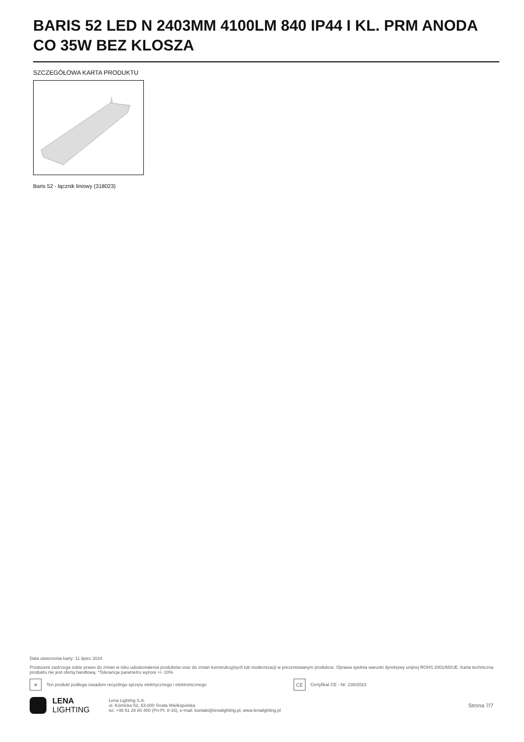BARIS 52 LED N 2403MM 4100LM 840 IP44 I KL. PRM ANODA CO 35W BEZ KLOSZA
SZCZEGÓŁOWA KARTA PRODUKTU
Baris 52 - łącznik liniowy (318023)
Data utworzenia karty: 11 lipiec 2024
Producent zastrzega sobie prawo do zmian w toku udoskonalenia produktów oraz do zmian konstrukcyjnych lub modernizacji w prezentowanym produkcie. Oprawa spełnia warunki dyrektywy unijnej ROHS 2001/65/UE. Karta techniczna produktu nie jest ofertą handlową. *Tolerancja parametru wynosi +/- 10%.
✕
Ten produkt podlega zasadom recyclingu sprzętu elektrycznego i elektronicznego
CE
Certyfikat CE - Nr: 230/2023
LENA
LIGHTING
Lena Lighting S.A.
ul. Kórnicka 52, 63-000 Środa Wielkopolska
tel. +48 61 28 60 400 (Pn-Pt, 8-16), e-mail: kontakt@lenalighting.pl, www.lenalighting.pl
Strona 7/7